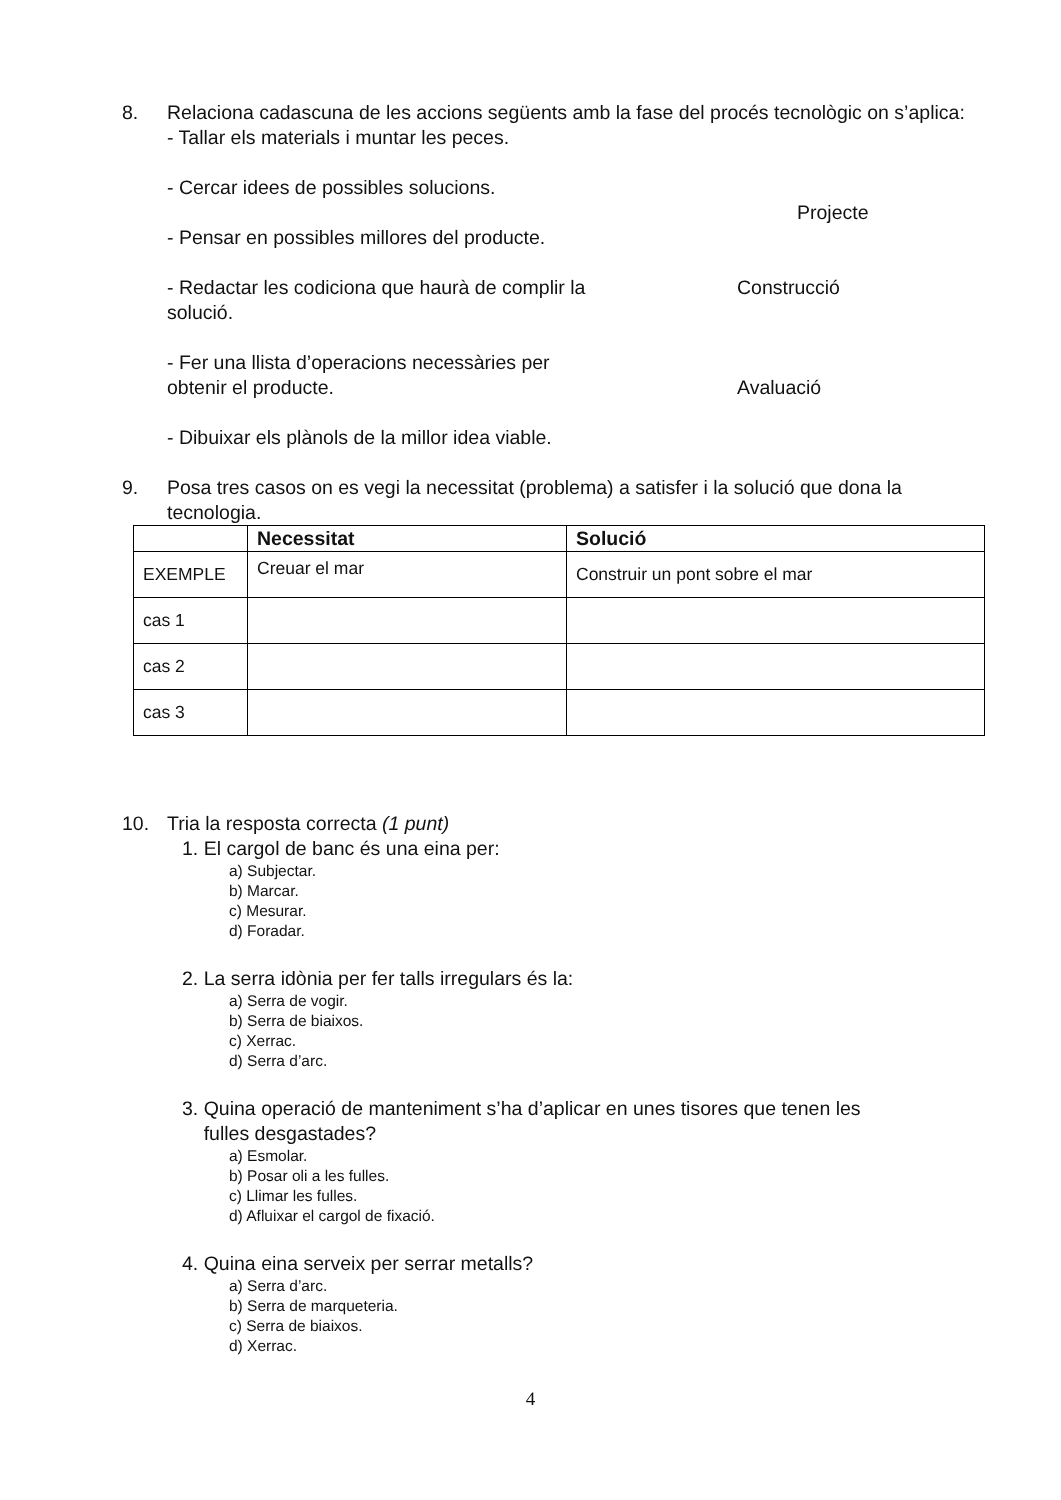8. Relaciona cadascuna de les accions següents amb la fase del procés tecnològic on s’aplica:
- Tallar els materials i muntar les peces.
- Cercar idees de possibles solucions.
Projecte
- Pensar en possibles millores del producte.
- Redactar les codiciona que haurà de complir la solució.
Construcció
- Fer una llista d’operacions necessàries per obtenir el producte.
Avaluació
- Dibuixar els plànols de la millor idea viable.
9. Posa tres casos on es vegi la necessitat (problema) a satisfer i la solució que dona la tecnologia.
| | Necessitat | Solució |
| --- | --- | --- |
| EXEMPLE | Creuar el mar | Construir un pont sobre el mar |
| cas 1 | | |
| cas 2 | | |
| cas 3 | | |
10. Tria la resposta correcta (1 punt)
1. El cargol de banc és una eina per:
a) Subjectar.
b) Marcar.
c) Mesurar.
d) Foradar.
2. La serra idònia per fer talls irregulars és la:
a) Serra de vogir.
b) Serra de biaixos.
c) Xerrac.
d) Serra d’arc.
3. Quina operació de manteniment s’ha d’aplicar en unes tisores que tenen les
fulles desgastades?
a) Esmolar.
b) Posar oli a les fulles.
c) Llimar les fulles.
d) Afluixar el cargol de fixació.
4. Quina eina serveix per serrar metalls?
a) Serra d’arc.
b) Serra de marqueteria.
c) Serra de biaixos.
d) Xerrac.
4